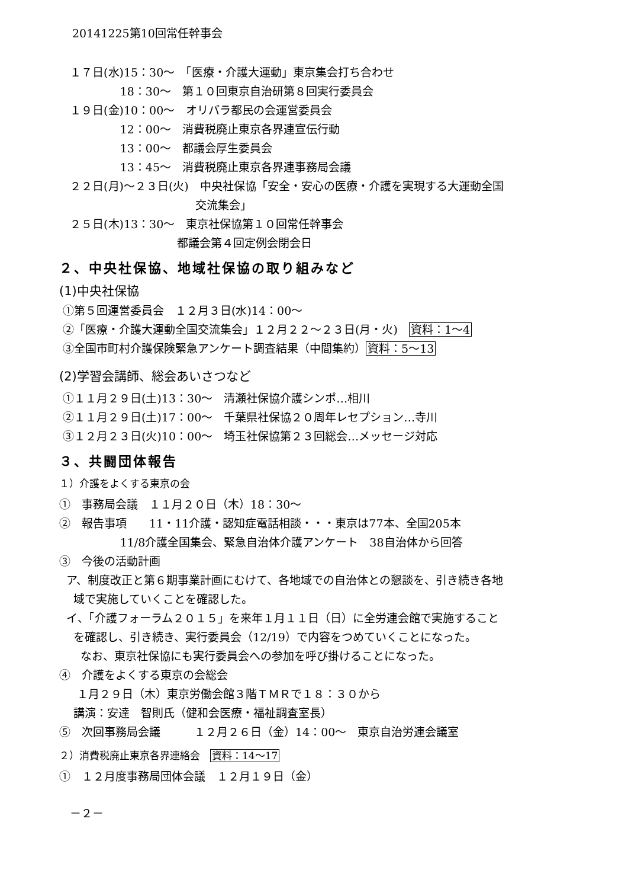20141225第10回常任幹事会
１７日(水)15：30～　「医療・介護大運動」東京集会打ち合わせ
18：30～　第１０回東京自治研第８回実行委員会
１９日(金)10：00～　オリパラ都民の会運営委員会
12：00～　消費税廃止東京各界連宣伝行動
13：00～　都議会厚生委員会
13：45～　消費税廃止東京各界連事務局会議
２２日(月)～２３日(火)　中央社保協「安全・安心の医療・介護を実現する大運動全国
交流集会」
２５日(木)13：30～　東京社保協第１０回常任幹事会
都議会第４回定例会閉会日
２、中央社保協、地域社保協の取り組みなど
(1)中央社保協
①第５回運営委員会　１２月３日(水)14：00～
②「医療・介護大運動全国交流集会」１２月２２～２３日(月・火)　資料：1～4
③全国市町村介護保険緊急アンケート調査結果（中間集約）資料：5～13
(2)学習会講師、総会あいさつなど
①１１月２９日(土)13：30～　清瀬社保協介護シンポ…相川
②１１月２９日(土)17：00～　千葉県社保協２０周年レセプション…寺川
③１２月２３日(火)10：00～　埼玉社保協第２３回総会…メッセージ対応
３、共闘団体報告
１）介護をよくする東京の会
①　事務局会議　１１月２０日（木）18：30～
②　報告事項　　11・11介護・認知症電話相談・・・東京は77本、全国205本
11/8介護全国集会、緊急自治体介護アンケート　38自治体から回答
③　今後の活動計画
ア、制度改正と第６期事業計画にむけて、各地域での自治体との懇談を、引き続き各地
域で実施していくことを確認した。
イ、「介護フォーラム２０１５」を来年１月１１日（日）に全労連会館で実施すること
を確認し、引き続き、実行委員会（12/19）で内容をつめていくことになった。
なお、東京社保協にも実行委員会への参加を呼び掛けることになった。
④　介護をよくする東京の会総会
１月２９日（木）東京労働会館３階ＴＭＲで１８：３０から
講演：安達　智則氏（健和会医療・福祉調査室長）
⑤　次回事務局会議　　　１２月２６日（金）14：00～　東京自治労連会議室
２）消費税廃止東京各界連絡会　資料：14～17
①　１２月度事務局団体会議　１２月１９日（金）
－２－